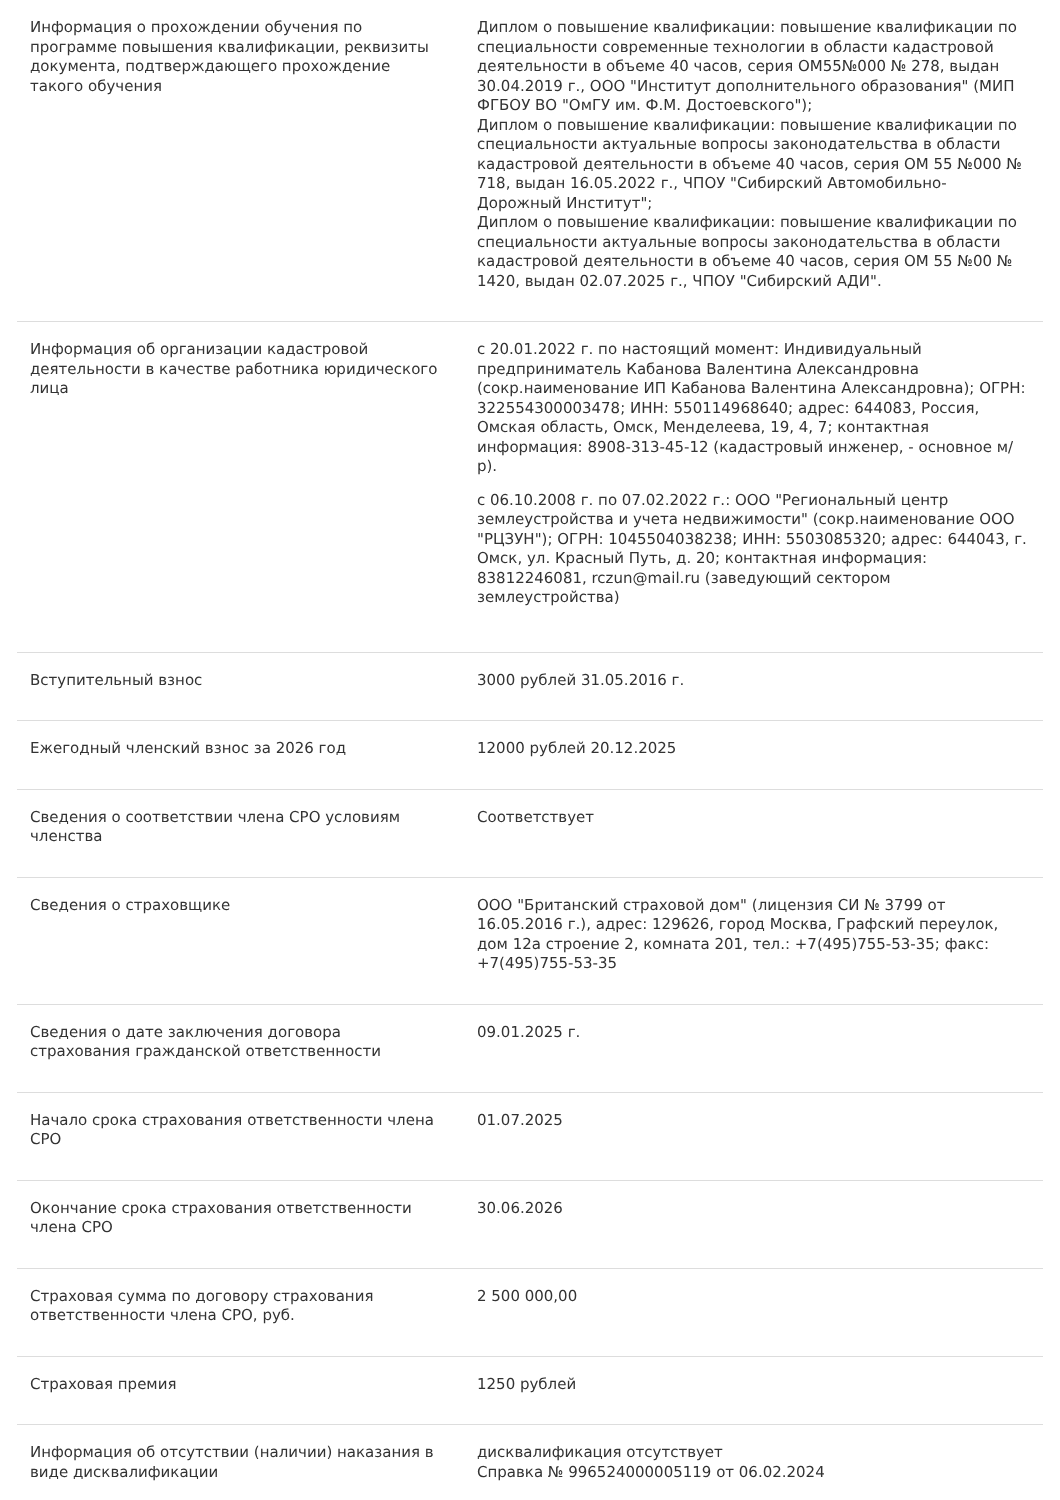| Информация о прохождении обучения по программе повышения квалификации, реквизиты документа, подтверждающего прохождение такого обучения | Диплом о повышение квалификации: повышение квалификации по специальности современные технологии в области кадастровой деятельности в объеме 40 часов, серия ОМ55№000 № 278, выдан 30.04.2019 г., ООО "Институт дополнительного образования" (МИП ФГБОУ ВО "ОмГУ им. Ф.М. Достоевского"); Диплом о повышение квалификации: повышение квалификации по специальности актуальные вопросы законодательства в области кадастровой деятельности в объеме 40 часов, серия ОМ 55 №000 № 718, выдан 16.05.2022 г., ЧПОУ "Сибирский Автомобильно-Дорожный Институт"; Диплом о повышение квалификации: повышение квалификации по специальности актуальные вопросы законодательства в области кадастровой деятельности в объеме 40 часов, серия ОМ 55 №00 № 1420, выдан 02.07.2025 г., ЧПОУ "Сибирский АДИ". |
| Информация об организации кадастровой деятельности в качестве работника юридического лица | с 20.01.2022 г. по настоящий момент: Индивидуальный предприниматель Кабанова Валентина Александровна (сокр.наименование ИП Кабанова Валентина Александровна); ОГРН: 322554300003478; ИНН: 550114968640; адрес: 644083, Россия, Омская область, Омск, Менделеева, 19, 4, 7; контактная информация: 8908-313-45-12 (кадастровый инженер, - основное м/р). с 06.10.2008 г. по 07.02.2022 г.: ООО "Региональный центр землеустройства и учета недвижимости" (сокр.наименование ООО "РЦЗУН"); ОГРН: 1045504038238; ИНН: 5503085320; адрес: 644043, г. Омск, ул. Красный Путь, д. 20; контактная информация: 83812246081, rczun@mail.ru (заведующий сектором землеустройства) |
| Вступительный взнос | 3000 рублей 31.05.2016 г. |
| Ежегодный членский взнос за 2026 год | 12000 рублей 20.12.2025 |
| Сведения о соответствии члена СРО условиям членства | Соответствует |
| Сведения о страховщике | ООО "Британский страховой дом" (лицензия СИ № 3799 от 16.05.2016 г.), адрес: 129626, город Москва, Графский переулок, дом 12а строение 2, комната 201, тел.: +7(495)755-53-35; факс: +7(495)755-53-35 |
| Сведения о дате заключения договора страхования гражданской ответственности | 09.01.2025 г. |
| Начало срока страхования ответственности члена СРО | 01.07.2025 |
| Окончание срока страхования ответственности члена СРО | 30.06.2026 |
| Страховая сумма по договору страхования ответственности члена СРО, руб. | 2 500 000,00 |
| Страховая премия | 1250 рублей |
| Информация об отсутствии (наличии) наказания в виде дисквалификации | дисквалификация отсутствует Справка № 996524000005119 от 06.02.2024 |